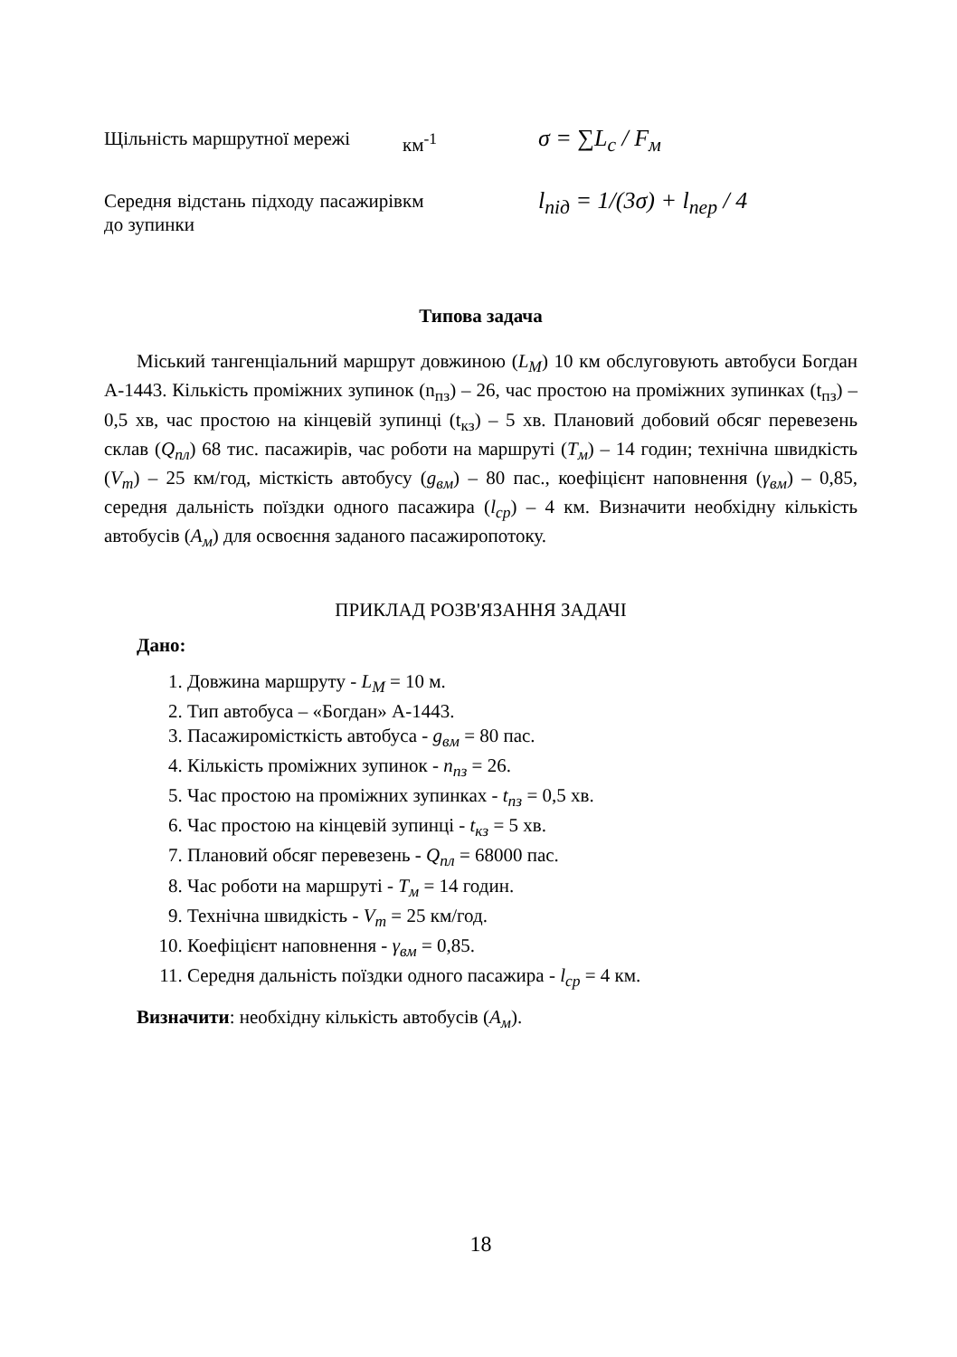| Щільність маршрутної мережі | км<sup>-1</sup> | σ = ∑L<sub>c</sub> / F<sub>м</sub> |
| Середня відстань підходу пасажирів до зупинки | км | l<sub>під</sub> = 1/(3σ) + l<sub>пер</sub> / 4 |
Типова задача
Міський тангенціальний маршрут довжиною (L<sub>M</sub>) 10 км обслуговують автобуси Богдан А-1443. Кількість проміжних зупинок (n<sub>пз</sub>) – 26, час простою на проміжних зупинках (t<sub>пз</sub>) – 0,5 хв, час простою на кінцевій зупинці (t<sub>кз</sub>) – 5 хв. Плановий добовий обсяг перевезень склав (Q<sub>пл</sub>) 68 тис. пасажирів, час роботи на маршруті (T<sub>м</sub>) – 14 годин; технічна швидкість (V<sub>m</sub>) – 25 км/год, місткість автобусу (g<sub>вм</sub>) – 80 пас., коефіцієнт наповнення (γ<sub>вм</sub>) – 0,85, середня дальність поїздки одного пасажира (l<sub>ср</sub>) – 4 км. Визначити необхідну кількість автобусів (А<sub>м</sub>) для освоєння заданого пасажиропотоку.
ПРИКЛАД РОЗВ'ЯЗАННЯ ЗАДАЧІ
Дано:
1. Довжина маршруту - L<sub>M</sub> = 10 м.
2. Тип автобуса – «Богдан» А-1443.
3. Пасажиромісткість автобуса - g<sub>вм</sub> = 80 пас.
4. Кількість проміжних зупинок - n<sub>пз</sub> = 26.
5. Час простою на проміжних зупинках - t<sub>пз</sub> = 0,5 хв.
6. Час простою на кінцевій зупинці - t<sub>кз</sub> = 5 хв.
7. Плановий обсяг перевезень - Q<sub>пл</sub> = 68000 пас.
8. Час роботи на маршруті - T<sub>м</sub> = 14 годин.
9. Технічна швидкість - V<sub>m</sub> = 25 км/год.
10. Коефіцієнт наповнення - γ<sub>вм</sub> = 0,85.
11. Середня дальність поїздки одного пасажира - l<sub>ср</sub> = 4 км.
Визначити: необхідну кількість автобусів (А<sub>м</sub>).
18